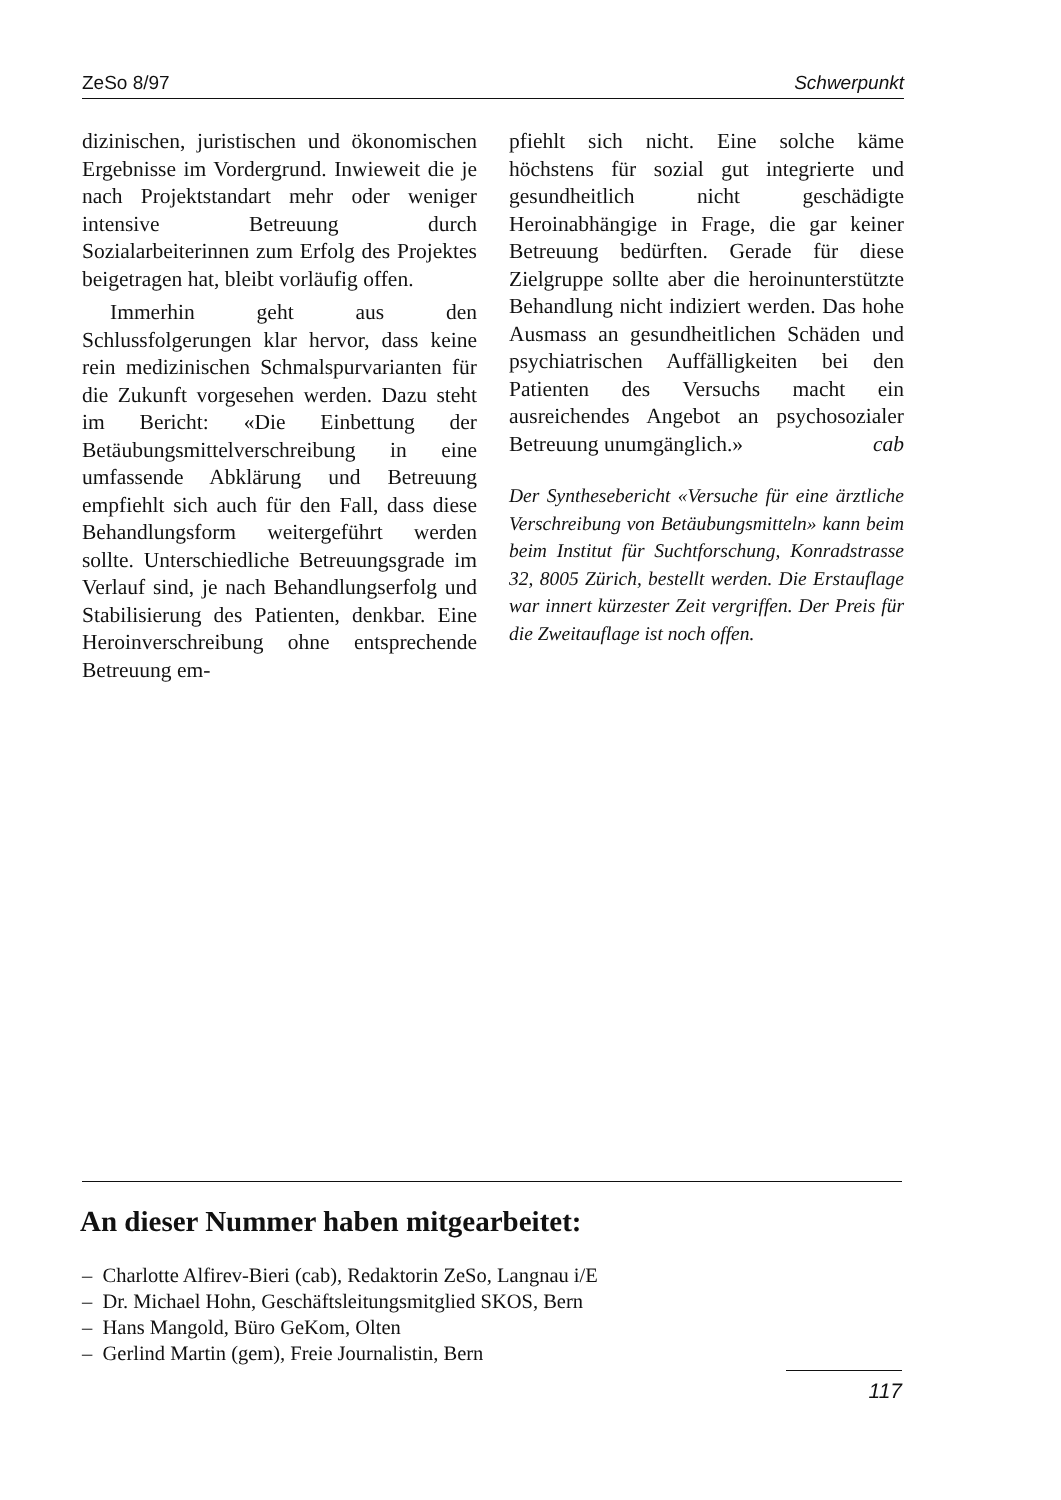ZeSo 8/97 Schwerpunkt
dizinischen, juristischen und ökonomischen Ergebnisse im Vordergrund. Inwieweit die je nach Projektstandart mehr oder weniger intensive Betreuung durch Sozialarbeiterinnen zum Erfolg des Projektes beigetragen hat, bleibt vorläufig offen.
Immerhin geht aus den Schlussfolgerungen klar hervor, dass keine rein medizinischen Schmalspurvarianten für die Zukunft vorgesehen werden. Dazu steht im Bericht: «Die Einbettung der Betäubungsmittelverschreibung in eine umfassende Abklärung und Betreuung empfiehlt sich auch für den Fall, dass diese Behandlungsform weitergeführt werden sollte. Unterschiedliche Betreuungsgrade im Verlauf sind, je nach Behandlungserfolg und Stabilisierung des Patienten, denkbar. Eine Heroinverschreibung ohne entsprechende Betreuung em-
pfiehlt sich nicht. Eine solche käme höchstens für sozial gut integrierte und gesundheitlich nicht geschädigte Heroinabhängige in Frage, die gar keiner Betreuung bedürften. Gerade für diese Zielgruppe sollte aber die heroinunterstützte Behandlung nicht indiziert werden. Das hohe Ausmass an gesundheitlichen Schäden und psychiatrischen Auffälligkeiten bei den Patienten des Versuchs macht ein ausreichendes Angebot an psychosozialer Betreuung unumgänglich.» cab
Der Synthesebericht «Versuche für eine ärztliche Verschreibung von Betäubungsmitteln» kann beim beim Institut für Suchtforschung, Konradstrasse 32, 8005 Zürich, bestellt werden. Die Erstauflage war innert kürzester Zeit vergriffen. Der Preis für die Zweitauflage ist noch offen.
An dieser Nummer haben mitgearbeitet:
– Charlotte Alfirev-Bieri (cab), Redaktorin ZeSo, Langnau i/E
– Dr. Michael Hohn, Geschäftsleitungsmitglied SKOS, Bern
– Hans Mangold, Büro GeKom, Olten
– Gerlind Martin (gem), Freie Journalistin, Bern
117